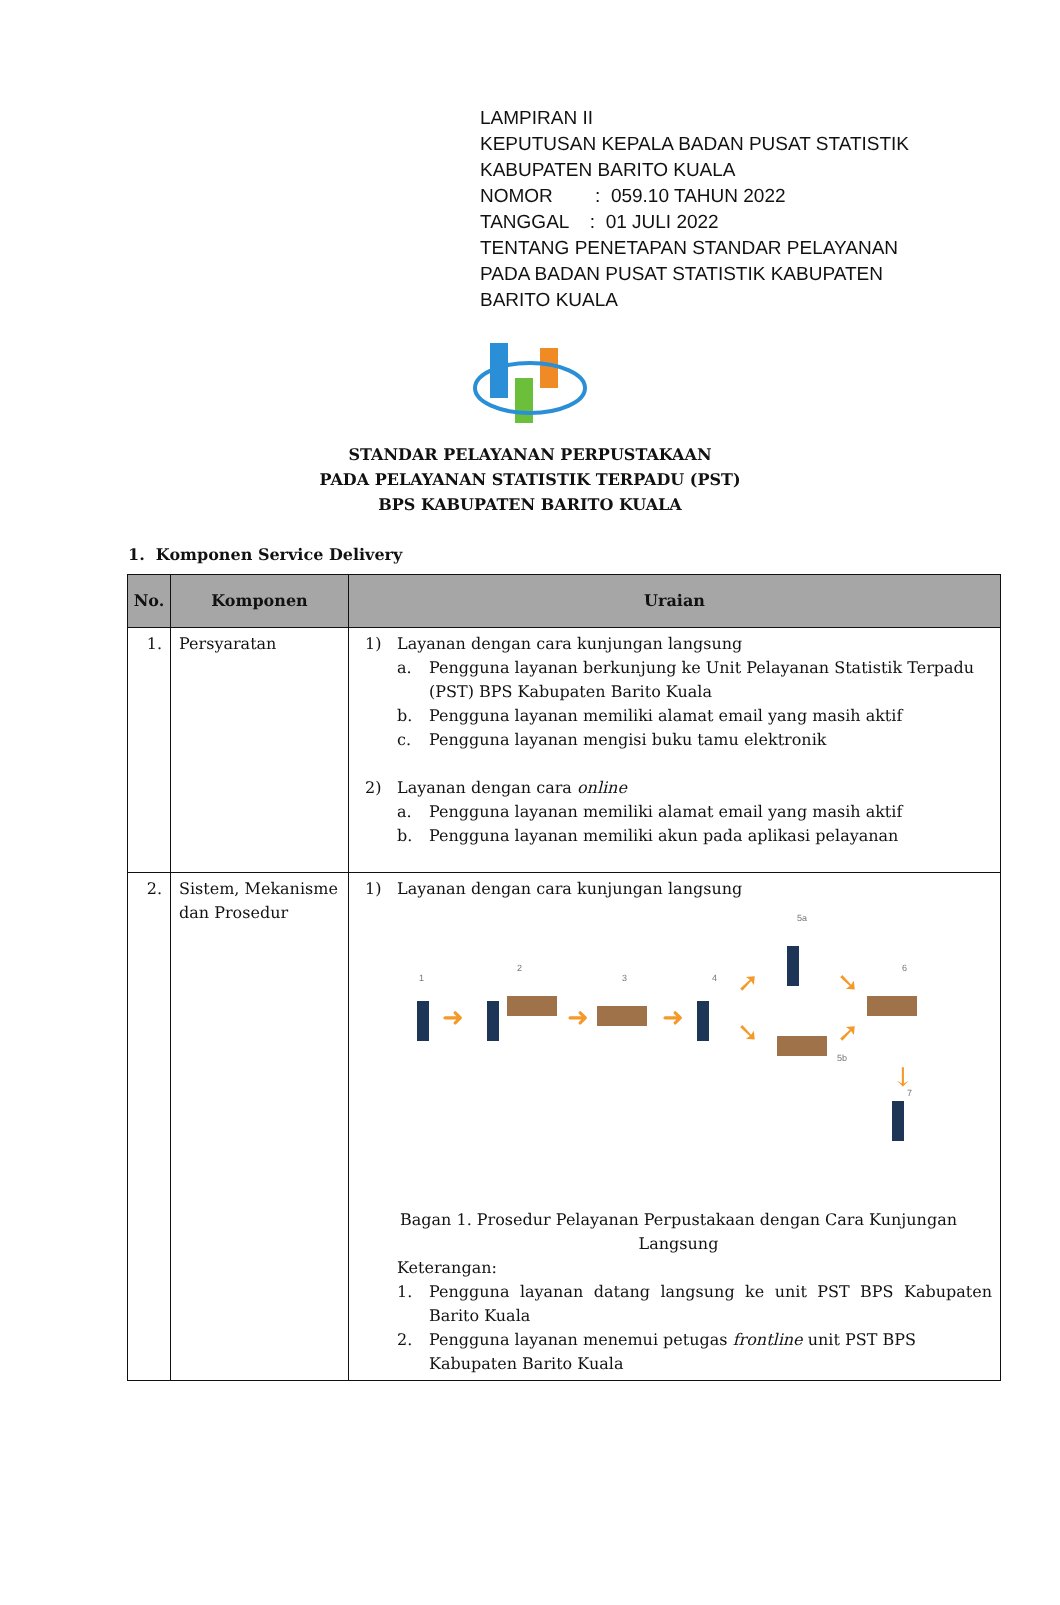LAMPIRAN II
KEPUTUSAN KEPALA BADAN PUSAT STATISTIK
KABUPATEN BARITO KUALA
NOMOR : 059.10 TAHUN 2022
TANGGAL : 01 JULI 2022
TENTANG PENETAPAN STANDAR PELAYANAN
PADA BADAN PUSAT STATISTIK KABUPATEN
BARITO KUALA
STANDAR PELAYANAN PERPUSTAKAAN
PADA PELAYANAN STATISTIK TERPADU (PST)
BPS KABUPATEN BARITO KUALA
1. Komponen Service Delivery
| No. | Komponen | Uraian |
| --- | --- | --- |
| 1. | Persyaratan | 1) Layanan dengan cara kunjungan langsung a. Pengguna layanan berkunjung ke Unit Pelayanan Statistik Terpadu (PST) BPS Kabupaten Barito Kuala b. Pengguna layanan memiliki alamat email yang masih aktif c. Pengguna layanan mengisi buku tamu elektronik 2) Layanan dengan cara online a. Pengguna layanan memiliki alamat email yang masih aktif b. Pengguna layanan memiliki akun pada aplikasi pelayanan |
| 2. | Sistem, Mekanisme dan Prosedur | 1) Layanan dengan cara kunjungan langsung ➜ ➜ ➜ ➚ ➘ ➘ ➚ ↓ 1 2 3 4 5a 5b 6 7 Bagan 1. Prosedur Pelayanan Perpustakaan dengan Cara Kunjungan Langsung Keterangan: 1. Pengguna layanan datang langsung ke unit PST BPS Kabupaten Barito Kuala 2. Pengguna layanan menemui petugas frontline unit PST BPS Kabupaten Barito Kuala |